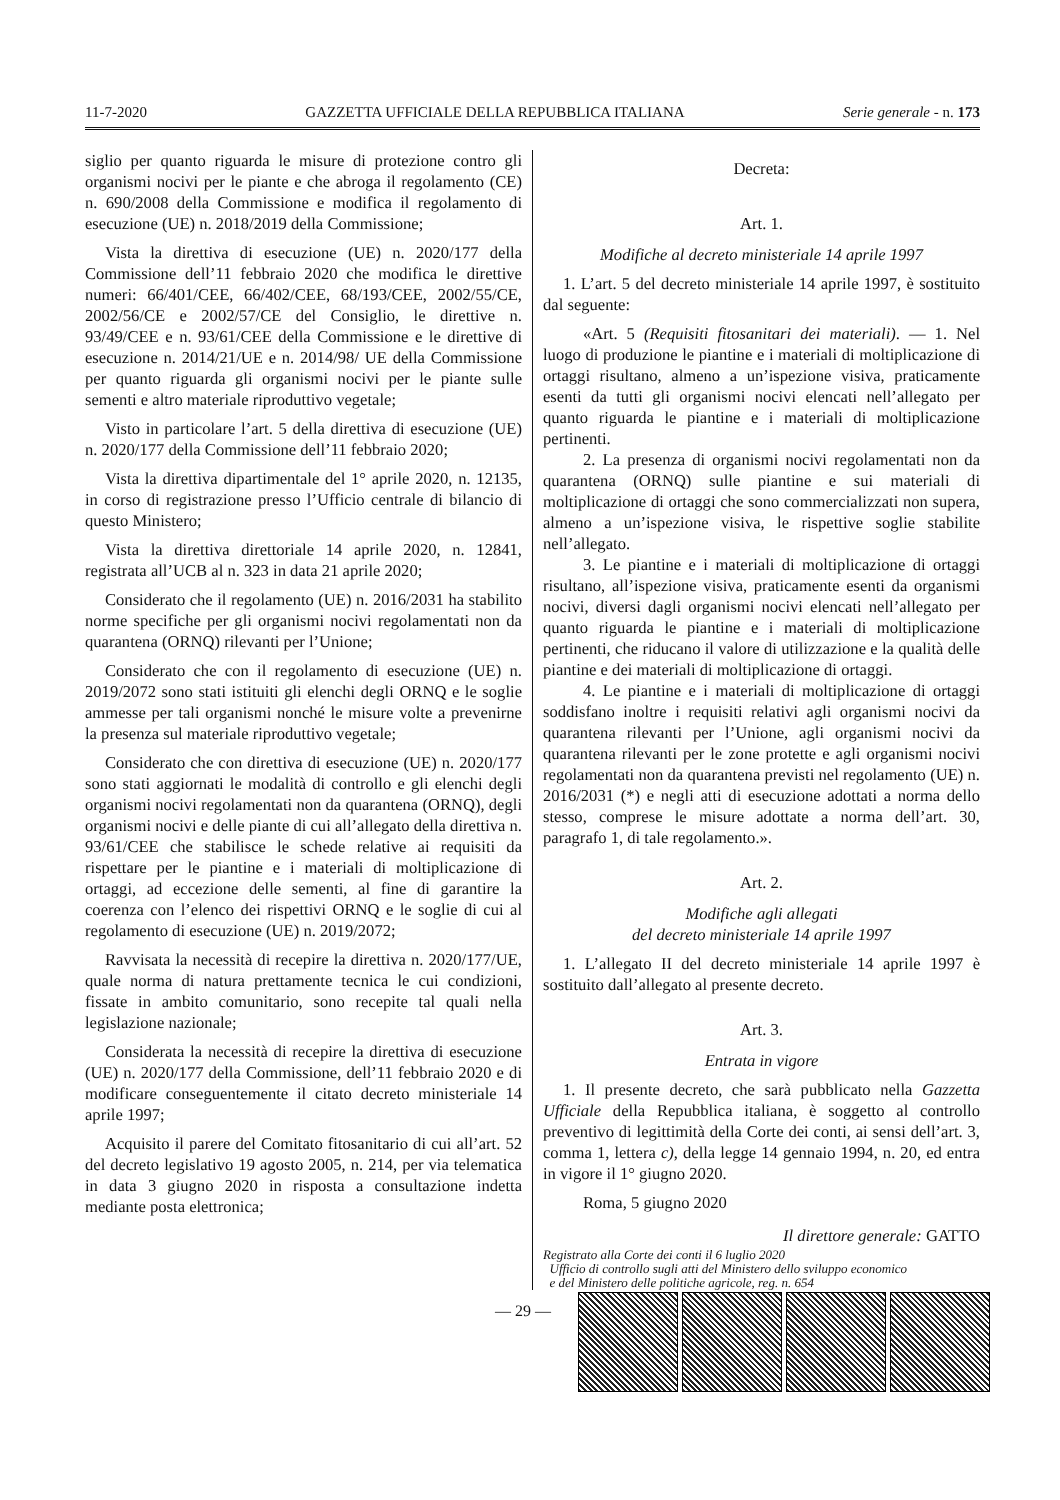11-7-2020 GAZZETTA UFFICIALE DELLA REPUBBLICA ITALIANA Serie generale - n. 173
siglio per quanto riguarda le misure di protezione contro gli organismi nocivi per le piante e che abroga il regolamento (CE) n. 690/2008 della Commissione e modifica il regolamento di esecuzione (UE) n. 2018/2019 della Commissione;
Vista la direttiva di esecuzione (UE) n. 2020/177 della Commissione dell’11 febbraio 2020 che modifica le direttive numeri: 66/401/CEE, 66/402/CEE, 68/193/CEE, 2002/55/CE, 2002/56/CE e 2002/57/CE del Consiglio, le direttive n. 93/49/CEE e n. 93/61/CEE della Commissione e le direttive di esecuzione n. 2014/21/UE e n. 2014/98/ UE della Commissione per quanto riguarda gli organismi nocivi per le piante sulle sementi e altro materiale riproduttivo vegetale;
Visto in particolare l’art. 5 della direttiva di esecuzione (UE) n. 2020/177 della Commissione dell’11 febbraio 2020;
Vista la direttiva dipartimentale del 1° aprile 2020, n. 12135, in corso di registrazione presso l’Ufficio centrale di bilancio di questo Ministero;
Vista la direttiva direttoriale 14 aprile 2020, n. 12841, registrata all’UCB al n. 323 in data 21 aprile 2020;
Considerato che il regolamento (UE) n. 2016/2031 ha stabilito norme specifiche per gli organismi nocivi regolamentati non da quarantena (ORNQ) rilevanti per l’Unione;
Considerato che con il regolamento di esecuzione (UE) n. 2019/2072 sono stati istituiti gli elenchi degli ORNQ e le soglie ammesse per tali organismi nonché le misure volte a prevenirne la presenza sul materiale riproduttivo vegetale;
Considerato che con direttiva di esecuzione (UE) n. 2020/177 sono stati aggiornati le modalità di controllo e gli elenchi degli organismi nocivi regolamentati non da quarantena (ORNQ), degli organismi nocivi e delle piante di cui all’allegato della direttiva n. 93/61/CEE che stabilisce le schede relative ai requisiti da rispettare per le piantine e i materiali di moltiplicazione di ortaggi, ad eccezione delle sementi, al fine di garantire la coerenza con l’elenco dei rispettivi ORNQ e le soglie di cui al regolamento di esecuzione (UE) n. 2019/2072;
Ravvisata la necessità di recepire la direttiva n. 2020/177/UE, quale norma di natura prettamente tecnica le cui condizioni, fissate in ambito comunitario, sono recepite tal quali nella legislazione nazionale;
Considerata la necessità di recepire la direttiva di esecuzione (UE) n. 2020/177 della Commissione, dell’11 febbraio 2020 e di modificare conseguentemente il citato decreto ministeriale 14 aprile 1997;
Acquisito il parere del Comitato fitosanitario di cui all’art. 52 del decreto legislativo 19 agosto 2005, n. 214, per via telematica in data 3 giugno 2020 in risposta a consultazione indetta mediante posta elettronica;
Decreta:
Art. 1.
Modifiche al decreto ministeriale 14 aprile 1997
1. L’art. 5 del decreto ministeriale 14 aprile 1997, è sostituito dal seguente:
«Art. 5 (Requisiti fitosanitari dei materiali). — 1. Nel luogo di produzione le piantine e i materiali di moltiplicazione di ortaggi risultano, almeno a un’ispezione visiva, praticamente esenti da tutti gli organismi nocivi elencati nell’allegato per quanto riguarda le piantine e i materiali di moltiplicazione pertinenti.
2. La presenza di organismi nocivi regolamentati non da quarantena (ORNQ) sulle piantine e sui materiali di moltiplicazione di ortaggi che sono commercializzati non supera, almeno a un’ispezione visiva, le rispettive soglie stabilite nell’allegato.
3. Le piantine e i materiali di moltiplicazione di ortaggi risultano, all’ispezione visiva, praticamente esenti da organismi nocivi, diversi dagli organismi nocivi elencati nell’allegato per quanto riguarda le piantine e i materiali di moltiplicazione pertinenti, che riducano il valore di utilizzazione e la qualità delle piantine e dei materiali di moltiplicazione di ortaggi.
4. Le piantine e i materiali di moltiplicazione di ortaggi soddisfano inoltre i requisiti relativi agli organismi nocivi da quarantena rilevanti per l’Unione, agli organismi nocivi da quarantena rilevanti per le zone protette e agli organismi nocivi regolamentati non da quarantena previsti nel regolamento (UE) n. 2016/2031 (*) e negli atti di esecuzione adottati a norma dello stesso, comprese le misure adottate a norma dell’art. 30, paragrafo 1, di tale regolamento.».
Art. 2.
Modifiche agli allegati
del decreto ministeriale 14 aprile 1997
1. L’allegato II del decreto ministeriale 14 aprile 1997 è sostituito dall’allegato al presente decreto.
Art. 3.
Entrata in vigore
1. Il presente decreto, che sarà pubblicato nella Gazzetta Ufficiale della Repubblica italiana, è soggetto al controllo preventivo di legittimità della Corte dei conti, ai sensi dell’art. 3, comma 1, lettera c), della legge 14 gennaio 1994, n. 20, ed entra in vigore il 1° giugno 2020.
Roma, 5 giugno 2020
Il direttore generale: GATTO
Registrato alla Corte dei conti il 6 luglio 2020
Ufficio di controllo sugli atti del Ministero dello sviluppo economico
e del Ministero delle politiche agricole, reg. n. 654
— 29 —